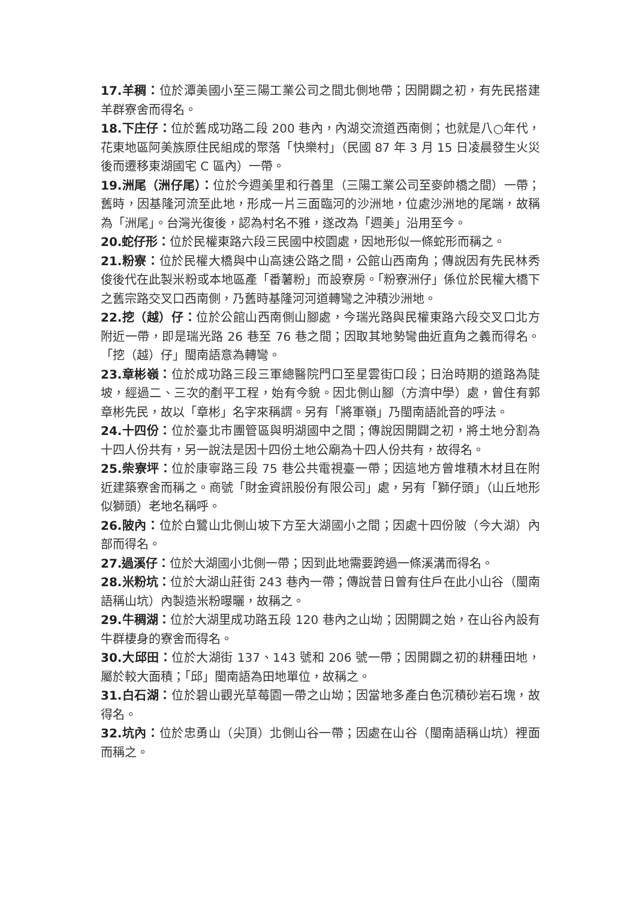17.羊稠：位於潭美國小至三陽工業公司之間北側地帶；因開闢之初，有先民搭建羊群寮舍而得名。
18.下庄仔：位於舊成功路二段 200 巷內，內湖交流道西南側；也就是八○年代，花東地區阿美族原住民組成的聚落「快樂村」（民國 87 年 3 月 15 日凌晨發生火災後而遷移東湖國宅 C 區內）一帶。
19.洲尾（洲仔尾）：位於今週美里和行善里（三陽工業公司至麥帥橋之間）一帶；舊時，因基隆河流至此地，形成一片三面臨河的沙洲地，位處沙洲地的尾端，故稱為「洲尾」。台灣光復後，認為村名不雅，遂改為「週美」沿用至今。
20.蛇仔形：位於民權東路六段三民國中校園處，因地形似一條蛇形而稱之。
21.粉寮：位於民權大橋與中山高速公路之間，公館山西南角；傳說因有先民林秀俊後代在此製米粉或本地區產「番薯粉」而設寮房。「粉寮洲仔」係位於民權大橋下之舊宗路交叉口西南側，乃舊時基隆河河道轉彎之沖積沙洲地。
22.挖（越）仔：位於公館山西南側山腳處，今瑞光路與民權東路六段交叉口北方附近一帶，即是瑞光路 26 巷至 76 巷之間；因取其地勢彎曲近直角之義而得名。「挖（越）仔」閩南語意為轉彎。
23.章彬嶺：位於成功路三段三軍總醫院門口至星雲街口段；日治時期的道路為陡坡，經過二、三次的剷平工程，始有今貌。因北側山腳（方濟中學）處，曾住有郭章彬先民，故以「章彬」名字來稱謂。另有「將軍嶺」乃閩南語訛音的呼法。
24.十四份：位於臺北市團管區與明湖國中之間；傳說因開闢之初，將土地分割為十四人份共有，另一說法是因十四份土地公廟為十四人份共有，故得名。
25.柴寮坪：位於康寧路三段 75 巷公共電視臺一帶；因這地方曾堆積木材且在附近建築寮舍而稱之。商號「財金資訊股份有限公司」處，另有「獅仔頭」（山丘地形似獅頭）老地名稱呼。
26.陂內：位於白鷺山北側山坡下方至大湖國小之間；因處十四份陂（今大湖）內部而得名。
27.過溪仔：位於大湖國小北側一帶；因到此地需要跨過一條溪溝而得名。
28.米粉坑：位於大湖山莊街 243 巷內一帶；傳說昔日曾有住戶在此小山谷（閩南語稱山坑）內製造米粉曝曬，故稱之。
29.牛稠湖：位於大湖里成功路五段 120 巷內之山坳；因開闢之始，在山谷內設有牛群棲身的寮舍而得名。
30.大邱田：位於大湖街 137、143 號和 206 號一帶；因開闢之初的耕種田地，屬於較大面積；「邱」閩南語為田地單位，故稱之。
31.白石湖：位於碧山觀光草莓園一帶之山坳；因當地多產白色沉積砂岩石塊，故得名。
32.坑內：位於忠勇山（尖頂）北側山谷一帶；因處在山谷（閩南語稱山坑）裡面而稱之。